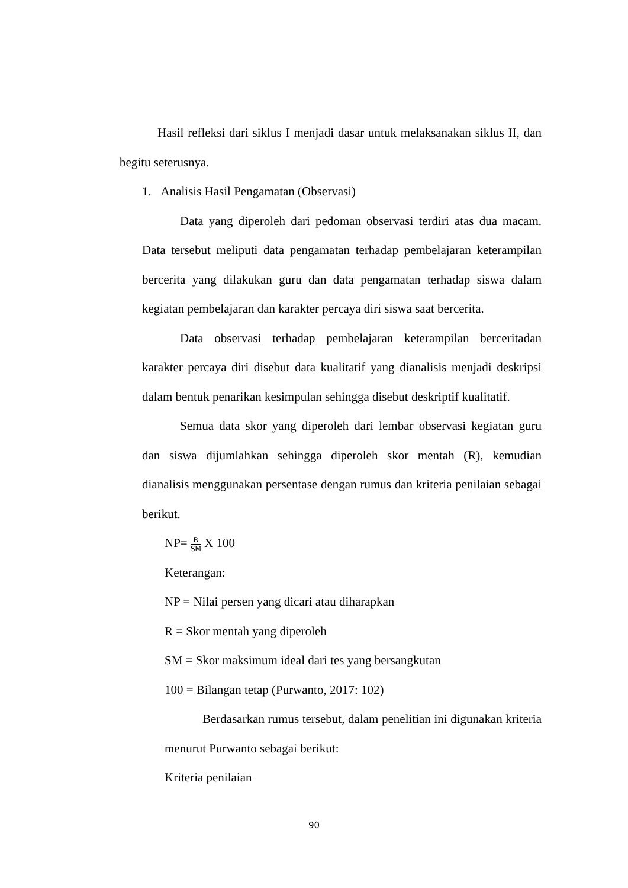Hasil refleksi dari siklus I menjadi dasar untuk melaksanakan siklus II, dan begitu seterusnya.
1. Analisis Hasil Pengamatan (Observasi)
Data yang diperoleh dari pedoman observasi terdiri atas dua macam. Data tersebut meliputi data pengamatan terhadap pembelajaran keterampilan bercerita yang dilakukan guru dan data pengamatan terhadap siswa dalam kegiatan pembelajaran dan karakter percaya diri siswa saat bercerita.
Data observasi terhadap pembelajaran keterampilan berceritadan karakter percaya diri disebut data kualitatif yang dianalisis menjadi deskripsi dalam bentuk penarikan kesimpulan sehingga disebut deskriptif kualitatif.
Semua data skor yang diperoleh dari lembar observasi kegiatan guru dan siswa dijumlahkan sehingga diperoleh skor mentah (R), kemudian dianalisis menggunakan persentase dengan rumus dan kriteria penilaian sebagai berikut.
NP= R SM X 100
Keterangan:
NP = Nilai persen yang dicari atau diharapkan
R = Skor mentah yang diperoleh
SM = Skor maksimum ideal dari tes yang bersangkutan
100 = Bilangan tetap (Purwanto, 2017: 102)
Berdasarkan rumus tersebut, dalam penelitian ini digunakan kriteria menurut Purwanto sebagai berikut:
Kriteria penilaian
90